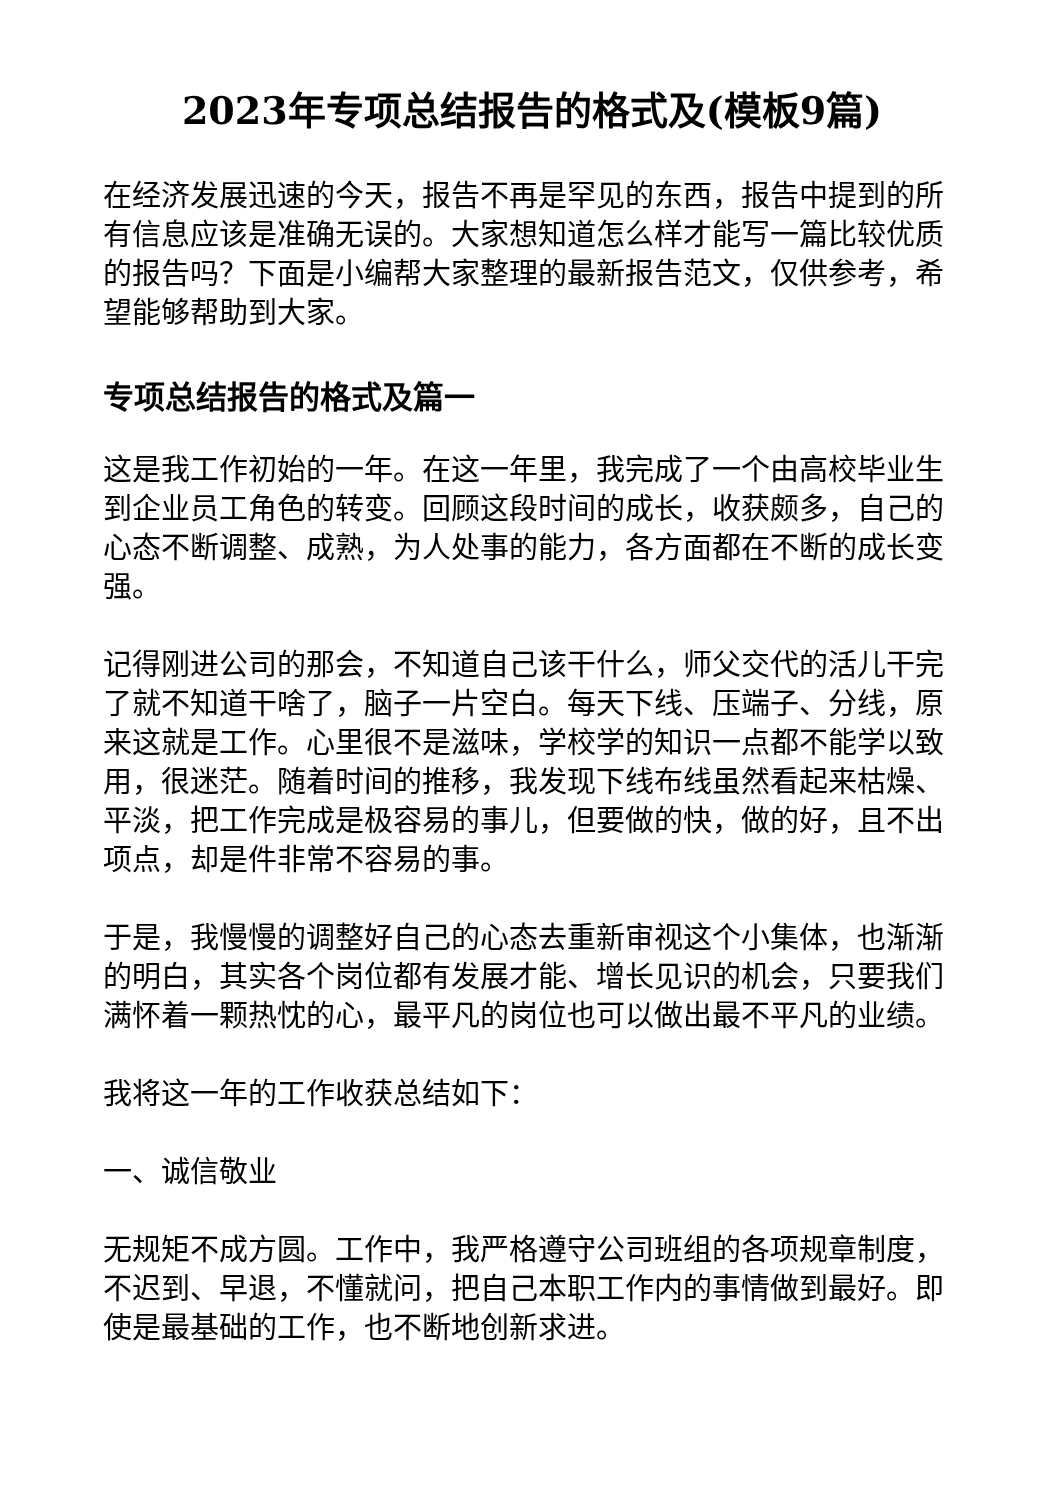2023年专项总结报告的格式及(模板9篇)
在经济发展迅速的今天，报告不再是罕见的东西，报告中提到的所有信息应该是准确无误的。大家想知道怎么样才能写一篇比较优质的报告吗？下面是小编帮大家整理的最新报告范文，仅供参考，希望能够帮助到大家。
专项总结报告的格式及篇一
这是我工作初始的一年。在这一年里，我完成了一个由高校毕业生到企业员工角色的转变。回顾这段时间的成长，收获颇多，自己的心态不断调整、成熟，为人处事的能力，各方面都在不断的成长变强。
记得刚进公司的那会，不知道自己该干什么，师父交代的活儿干完了就不知道干啥了，脑子一片空白。每天下线、压端子、分线，原来这就是工作。心里很不是滋味，学校学的知识一点都不能学以致用，很迷茫。随着时间的推移，我发现下线布线虽然看起来枯燥、平淡，把工作完成是极容易的事儿，但要做的快，做的好，且不出项点，却是件非常不容易的事。
于是，我慢慢的调整好自己的心态去重新审视这个小集体，也渐渐的明白，其实各个岗位都有发展才能、增长见识的机会，只要我们满怀着一颗热忱的心，最平凡的岗位也可以做出最不平凡的业绩。
我将这一年的工作收获总结如下：
一、诚信敬业
无规矩不成方圆。工作中，我严格遵守公司班组的各项规章制度，不迟到、早退，不懂就问，把自己本职工作内的事情做到最好。即使是最基础的工作，也不断地创新求进。